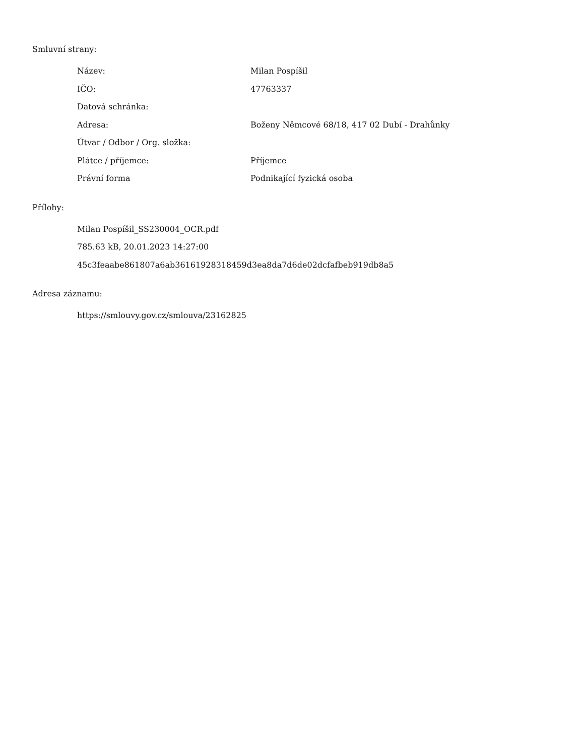Smluvní strany:
| Název: | Milan Pospíšil |
| IČO: | 47763337 |
| Datová schránka: | |
| Adresa: | Boženy Němcové 68/18, 417 02 Dubí - Drahůnky |
| Útvar / Odbor / Org. složka: | |
| Plátce / příjemce: | Příjemce |
| Právní forma | Podnikající fyzická osoba |
Přílohy:
Milan Pospíšil_SS230004_OCR.pdf
785.63 kB, 20.01.2023 14:27:00
45c3feaabe861807a6ab36161928318459d3ea8da7d6de02dcfafbeb919db8a5
Adresa záznamu:
https://smlouvy.gov.cz/smlouva/23162825